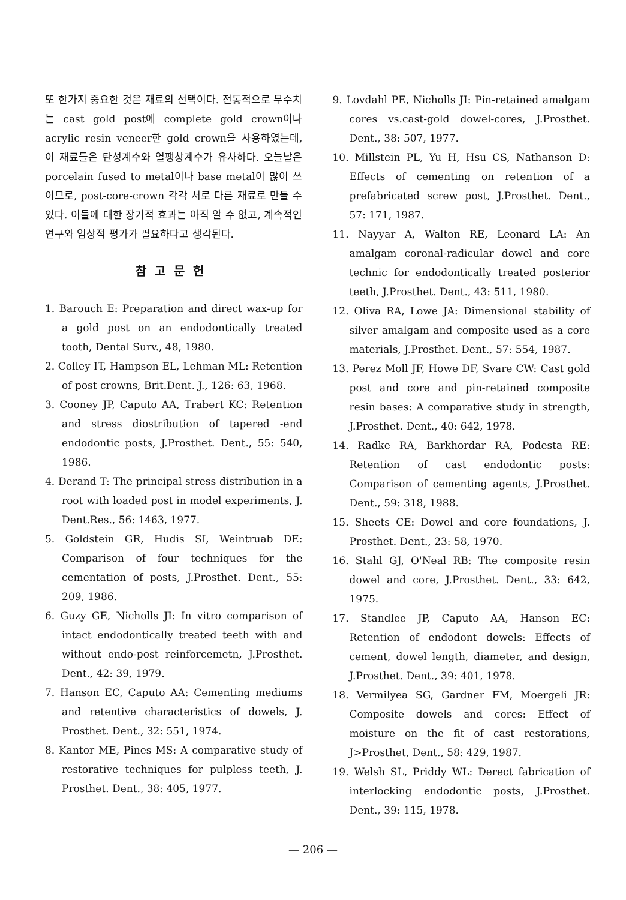또 한가지 중요한 것은 재료의 선택이다. 전통적으로 무수치는 cast gold post에 complete gold crown이나 acrylic resin veneer한 gold crown을 사용하였는데, 이 재료들은 탄성계수와 열팽창계수가 유사하다. 오늘날은 porcelain fused to metal이나 base metal이 많이 쓰이므로, post-core-crown 각각 서로 다른 재료로 만들 수 있다. 이들에 대한 장기적 효과는 아직 알 수 없고, 계속적인 연구와 임상적 평가가 필요하다고 생각된다.
참고문헌
1. Barouch E: Preparation and direct wax-up for a gold post on an endodontically treated tooth, Dental Surv., 48, 1980.
2. Colley IT, Hampson EL, Lehman ML: Retention of post crowns, Brit.Dent. J., 126: 63, 1968.
3. Cooney JP, Caputo AA, Trabert KC: Retention and stress diostribution of tapered -end endodontic posts, J.Prosthet. Dent., 55: 540, 1986.
4. Derand T: The principal stress distribution in a root with loaded post in model experiments, J. Dent.Res., 56: 1463, 1977.
5. Goldstein GR, Hudis SI, Weintruab DE: Comparison of four techniques for the cementation of posts, J.Prosthet. Dent., 55: 209, 1986.
6. Guzy GE, Nicholls JI: In vitro comparison of intact endodontically treated teeth with and without endo-post reinforcemetn, J.Prosthet. Dent., 42: 39, 1979.
7. Hanson EC, Caputo AA: Cementing mediums and retentive characteristics of dowels, J. Prosthet. Dent., 32: 551, 1974.
8. Kantor ME, Pines MS: A comparative study of restorative techniques for pulpless teeth, J. Prosthet. Dent., 38: 405, 1977.
9. Lovdahl PE, Nicholls JI: Pin-retained amalgam cores vs.cast-gold dowel-cores, J.Prosthet. Dent., 38: 507, 1977.
10. Millstein PL, Yu H, Hsu CS, Nathanson D: Effects of cementing on retention of a prefabricated screw post, J.Prosthet. Dent., 57: 171, 1987.
11. Nayyar A, Walton RE, Leonard LA: An amalgam coronal-radicular dowel and core technic for endodontically treated posterior teeth, J.Prosthet. Dent., 43: 511, 1980.
12. Oliva RA, Lowe JA: Dimensional stability of silver amalgam and composite used as a core materials, J.Prosthet. Dent., 57: 554, 1987.
13. Perez Moll JF, Howe DF, Svare CW: Cast gold post and core and pin-retained composite resin bases: A comparative study in strength, J.Prosthet. Dent., 40: 642, 1978.
14. Radke RA, Barkhordar RA, Podesta RE: Retention of cast endodontic posts: Comparison of cementing agents, J.Prosthet. Dent., 59: 318, 1988.
15. Sheets CE: Dowel and core foundations, J. Prosthet. Dent., 23: 58, 1970.
16. Stahl GJ, O'Neal RB: The composite resin dowel and core, J.Prosthet. Dent., 33: 642, 1975.
17. Standlee JP, Caputo AA, Hanson EC: Retention of endodont dowels: Effects of cement, dowel length, diameter, and design, J.Prosthet. Dent., 39: 401, 1978.
18. Vermilyea SG, Gardner FM, Moergeli JR: Composite dowels and cores: Effect of moisture on the fit of cast restorations, J>Prosthet, Dent., 58: 429, 1987.
19. Welsh SL, Priddy WL: Derect fabrication of interlocking endodontic posts, J.Prosthet. Dent., 39: 115, 1978.
— 206 —